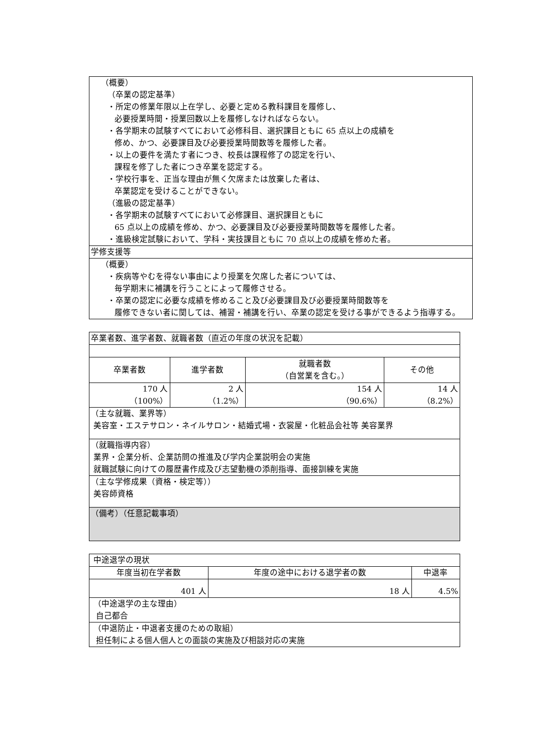| （概要） （卒業の認定基準） ・所定の修業年限以上在学し、必要と定める教科課目を履修し、 必要授業時間・授業回数以上を履修しなければならない。 ・各学期末の試験すべてにおいて必修科目、選択課目ともに 65 点以上の成績を 修め、かつ、必要課目及び必要授業時間数等を履修した者。 ・以上の要件を満たす者につき、校長は課程修了の認定を行い、 課程を修了した者につき卒業を認定する。 ・学校行事を、正当な理由が無く欠席または放棄した者は、 卒業認定を受けることができない。 （進級の認定基準） ・各学期末の試験すべてにおいて必修課目、選択課目ともに 65 点以上の成績を修め、かつ、必要課目及び必要授業時間数等を履修した者。 ・進級検定試験において、学科・実技課目ともに 70 点以上の成績を修めた者。 |
| 学修支援等 |
| （概要） ・疾病等やむを得ない事由により授業を欠席した者については、 毎学期末に補講を行うことによって履修させる。 ・卒業の認定に必要な成績を修めること及び必要課目及び必要授業時間数等を 履修できない者に関しては、補習・補講を行い、卒業の認定を受ける事ができるよう指導する。 |
| 卒業者数、進学者数、就職者数（直近の年度の状況を記載） | | | |
| 卒業者数 | 進学者数 | 就職者数 （自営業を含む。） | その他 |
| 170 人 （100%） | 2 人 （1.2%） | 154 人 （90.6%） | 14 人 （8.2%） |
| （主な就職、業界等） 美容室・エステサロン・ネイルサロン・結婚式場・衣裳屋・化粧品会社等 美容業界 | | | |
| （就職指導内容） 業界・企業分析、企業訪問の推進及び学内企業説明会の実施 就職試験に向けての履歴書作成及び志望動機の添削指導、面接訓練を実施 | | | |
| （主な学修成果（資格・検定等）） 美容師資格 | | | |
| （備考）（任意記載事項） | | | |
| 中途退学の現状 | | |
| 年度当初在学者数 | 年度の途中における退学者の数 | 中退率 |
| 401 人 | 18 人 | 4.5% |
| （中途退学の主な理由） 自己都合 | | |
| （中退防止・中退者支援のための取組） 担任制による個人個人との面談の実施及び相談対応の実施 | | |